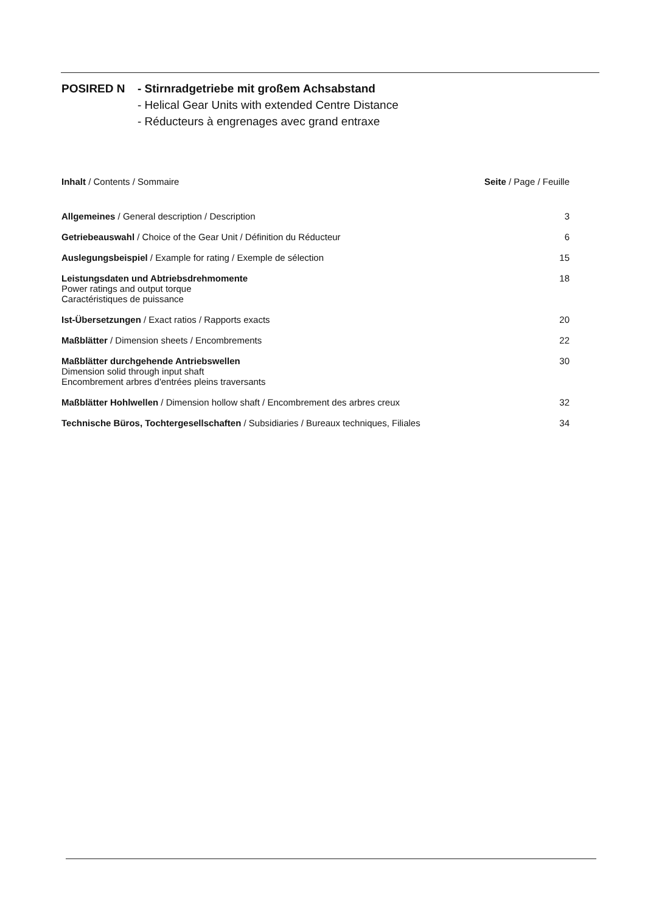POSIRED N - Stirnradgetriebe mit großem Achsabstand
- Helical Gear Units with extended Centre Distance
- Réducteurs à engrenages avec grand entraxe
Inhalt / Contents / Sommaire Seite / Page / Feuille
Allgemeines / General description / Description 3
Getriebeauswahl / Choice of the Gear Unit / Définition du Réducteur 6
Auslegungsbeispiel / Example for rating / Exemple de sélection 15
Leistungsdaten und Abtriebsdrehmomente
Power ratings and output torque
Caractéristiques de puissance 18
Ist-Übersetzungen / Exact ratios / Rapports exacts 20
Maßblätter / Dimension sheets / Encombrements 22
Maßblätter durchgehende Antriebswellen
Dimension solid through input shaft
Encombrement arbres d'entrées pleins traversants 30
Maßblätter Hohlwellen / Dimension hollow shaft / Encombrement des arbres creux 32
Technische Büros, Tochtergesellschaften / Subsidiaries / Bureaux techniques, Filiales 34